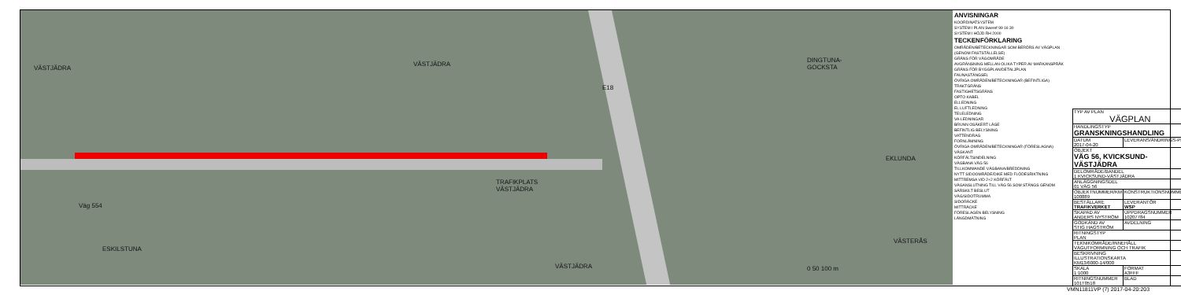VÄSTJÄDRA
VÄSTJÄDRA
DINGTUNA-
GOCKSTA
EKLUNDA
TRAFIKPLATS
VÄSTJÄDRA
VÄSTJÄDRA
ESKILSTUNA
VÄSTERÅS
Väg 554
E18
0 50 100 m
ANVISNINGAR
KOORDINATSYSTEM
SYSTEM I PLAN Sweref 99 16 30
SYSTEM I HÖJD RH 2000
TECKENFÖRKLARING
OMRÅDEN/BETECKNINGAR SOM BERÖRS AV VÄGPLAN (GENOM FASTSTÄLLELSE)
GRÄNS FÖR VÄGOMRÅDE
AVGRÄNSNING MELLAN OLIKA TYPER AV MARKANSPRÅK
GRÄNS FÖR BYGGPLAN/DETALJPLAN
FAUNASTÄNGSEL
ÖVRIGA OMRÅDEN/BETECKNINGAR (BEFINTLIGA)
TRAKTGRÄNS
FASTIGHETSGRÄNS
OPTO KABEL
ELLEDNING
EL LUFTLEDNING
TELELEDNING
VA-LEDNINGAR
BRUNN OSÄKERT LÄGE
BEFINTLIG BELYSNING
VATTENDRAG
FORNLÄMNING
ÖVRIGA OMRÅDEN/BETECKNINGAR (FÖRESLAGNA)
VÄGKANT
KÖRFÄLTSINDELNING
VÄGBANA VÄG 56
TILLKOMMANDE VÄGBANA/BREDDNING
NYTT SIDOOMRÅDE/DIKE MED FLÖDESRIKTNING
MITTREMSA VID 2+2 KÖRFÄLT
VÄGANSLUTNING TILL VÄG 56 SOM STÄNGS GENOM SÄRSKILT BESLUT
VÄG/SIDOTRUMMA
SIDORÄCKE
MITTRÄCKE
FÖRESLAGEN BELYSNING
LÄNGDMÄTNING
| TYP AV PLAN VÄGPLAN | |
| HANDLINGSTYP GRANSKNINGSHANDLING | |
| DATUM 2017-04-20 | LEVERANS/ÄNDRINGS-PM |
| OBJEKT VÄG 56, KVICKSUND-VÄSTJÄDRA | |
| DELOMRÅDE/BANDEL 1 KVICKSUND-VÄSTJÄDRA | |
| ANLÄGGNINGSDEL 01 VÄG 56 | |
| OBJEKTNUMMER/KM 100889 | KONSTRUKTIONSNUMMER |
| BESTÄLLARE TRAFIKVERKET | LEVERANTÖR WSP |
| SKAPAD AV ANDERS NYSTRÖM | UPPDRAGSNUMMER 10207784 |
| GODKÄND AV STIG HAGSTRÖM | AVDELNING |
| RITNINGSTYP PLAN | |
| TEKNIKOMRÅDE/INNEHÅLL VÄGUTFORMNING OCH TRAFIK | |
| BESKRIVNING ILLUSTRATIONSKARTA KM13/6000-14/000 | |
| SKALA 1:1000 | FORMAT A3FFF |
| RITNINGSNUMMER 101T0518 | BLAD |
VMN11811VP (7) 2017-04-20:203